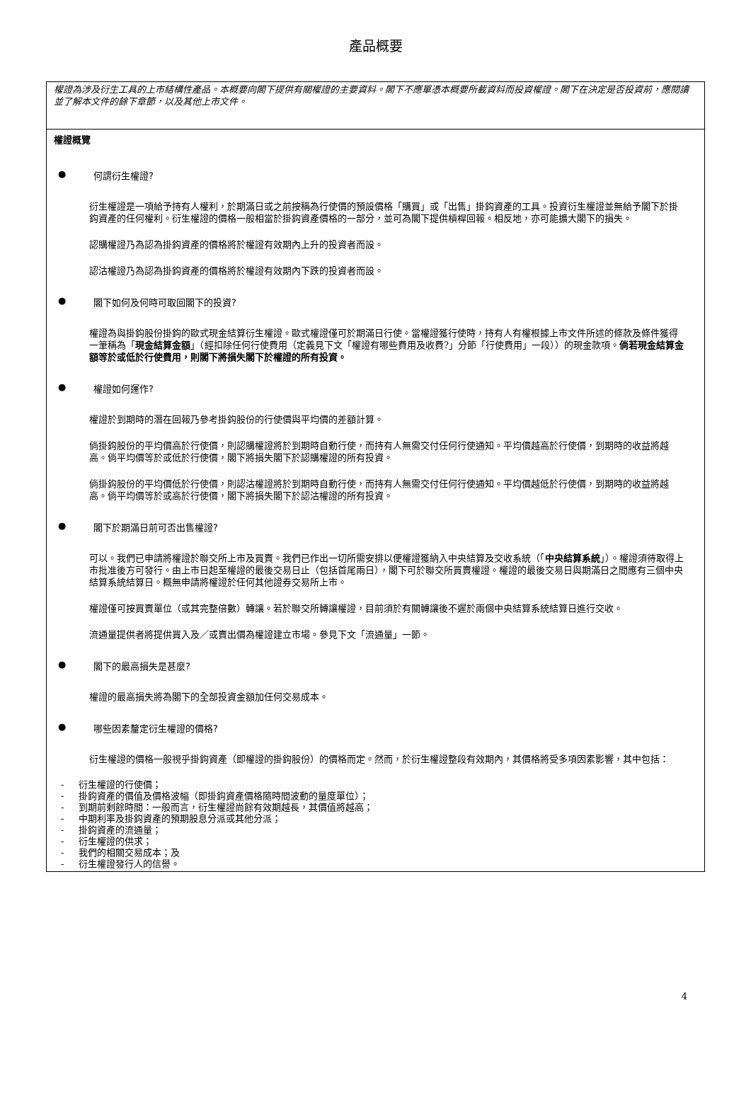產品概要
權證為涉及衍生工具的上市結構性產品。本概要向閣下提供有關權證的主要資料。閣下不應單憑本概要所載資料而投資權證。閣下在決定是否投資前，應閱讀並了解本文件的餘下章節，以及其他上市文件。
權證概覽
● 何謂衍生權證?
衍生權證是一項給予持有人權利，於期滿日或之前按稱為行使價的預設價格「購買」或「出售」掛鈎資產的工具。投資衍生權證並無給予閣下於掛鈎資產的任何權利。衍生權證的價格一般相當於掛鈎資產價格的一部分，並可為閣下提供槓桿回報。相反地，亦可能擴大閣下的損失。
認購權證乃為認為掛鈎資產的價格將於權證有效期內上升的投資者而設。
認沽權證乃為認為掛鈎資產的價格將於權證有效期內下跌的投資者而設。
● 閣下如何及何時可取回閣下的投資?
權證為與掛鈎股份掛鈎的歐式現金結算衍生權證。歐式權證僅可於期滿日行使。當權證獲行使時，持有人有權根據上市文件所述的條款及條件獲得一筆稱為「現金結算金額」（經扣除任何行使費用（定義見下文「權證有哪些費用及收費?」分節「行使費用」一段））的現金款項。倘若現金結算金額等於或低於行使費用，則閣下將損失閣下於權證的所有投資。
● 權證如何運作?
權證於到期時的潛在回報乃參考掛鈎股份的行使價與平均價的差額計算。
倘掛鈎股份的平均價高於行使價，則認購權證將於到期時自動行使，而持有人無需交付任何行使通知。平均價越高於行使價，到期時的收益將越高。倘平均價等於或低於行使價，閣下將損失閣下於認購權證的所有投資。
倘掛鈎股份的平均價低於行使價，則認沽權證將於到期時自動行使，而持有人無需交付任何行使通知。平均價越低於行使價，到期時的收益將越高。倘平均價等於或高於行使價，閣下將損失閣下於認沽權證的所有投資。
● 閣下於期滿日前可否出售權證?
可以。我們已申請將權證於聯交所上市及買賣。我們已作出一切所需安排以便權證獲納入中央結算及交收系統（「中央結算系統」）。權證須待取得上市批准後方可發行。由上市日起至權證的最後交易日止（包括首尾兩日），閣下可於聯交所買賣權證。權證的最後交易日與期滿日之間應有三個中央結算系統結算日。概無申請將權證於任何其他證券交易所上市。
權證僅可按買賣單位（或其完整倍數）轉讓。若於聯交所轉讓權證，目前須於有關轉讓後不遲於兩個中央結算系統結算日進行交收。
流通量提供者將提供買入及／或賣出價為權證建立市場。參見下文「流通量」一節。
● 閣下的最高損失是甚麼?
權證的最高損失將為閣下的全部投資金額加任何交易成本。
● 哪些因素釐定衍生權證的價格?
衍生權證的價格一般視乎掛鈎資產（即權證的掛鈎股份）的價格而定。然而，於衍生權證整段有效期內，其價格將受多項因素影響，其中包括：
- 衍生權證的行使價；
- 掛鈎資產的價值及價格波幅（即掛鈎資產價格隨時間波動的量度單位）；
- 到期前剩餘時間：一般而言，衍生權證尚餘有效期越長，其價值將越高；
- 中期利率及掛鈎資產的預期股息分派或其他分派；
- 掛鈎資產的流通量；
- 衍生權證的供求；
- 我們的相關交易成本；及
- 衍生權證發行人的信譽。
4